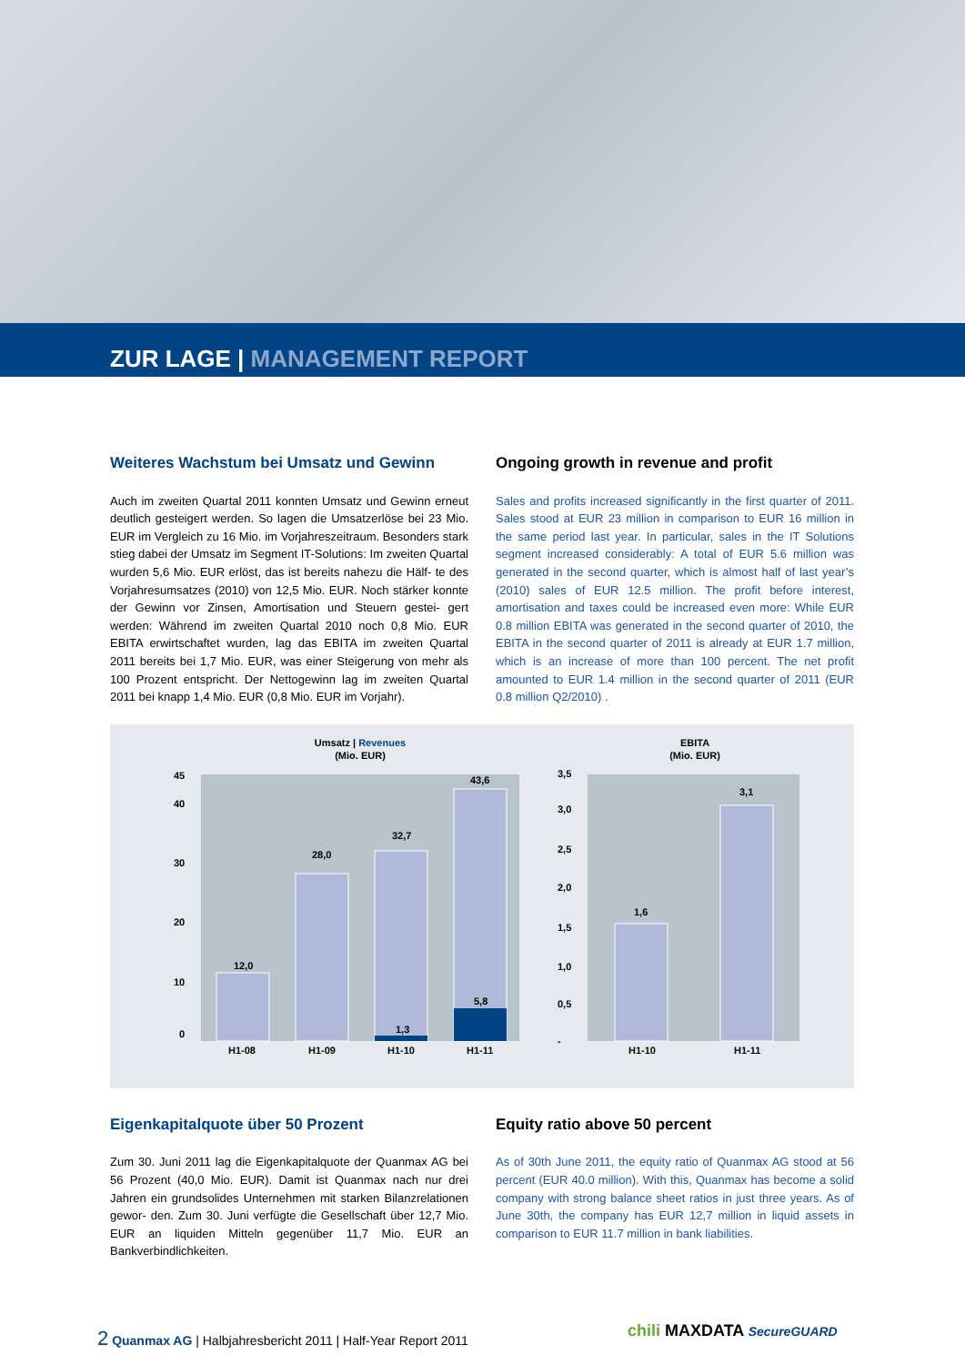ZUR LAGE | MANAGEMENT REPORT
Weiteres Wachstum bei Umsatz und Gewinn
Auch im zweiten Quartal 2011 konnten Umsatz und Gewinn erneut deutlich gesteigert werden. So lagen die Umsatzerlöse bei 23 Mio. EUR im Vergleich zu 16 Mio. im Vorjahreszeitraum. Besonders stark stieg dabei der Umsatz im Segment IT-Solutions: Im zweiten Quartal wurden 5,6 Mio. EUR erlöst, das ist bereits nahezu die Hälf- te des Vorjahresumsatzes (2010) von 12,5 Mio. EUR. Noch stärker konnte der Gewinn vor Zinsen, Amortisation und Steuern gestei- gert werden: Während im zweiten Quartal 2010 noch 0,8 Mio. EUR EBITA erwirtschaftet wurden, lag das EBITA im zweiten Quartal 2011 bereits bei 1,7 Mio. EUR, was einer Steigerung von mehr als 100 Prozent entspricht. Der Nettogewinn lag im zweiten Quartal 2011 bei knapp 1,4 Mio. EUR (0,8 Mio. EUR im Vorjahr).
Ongoing growth in revenue and profit
Sales and profits increased significantly in the first quarter of 2011. Sales stood at EUR 23 million in comparison to EUR 16 million in the same period last year. In particular, sales in the IT Solutions segment increased considerably: A total of EUR 5.6 million was generated in the second quarter, which is almost half of last year’s (2010) sales of EUR 12.5 million. The profit before interest, amortisation and taxes could be increased even more: While EUR 0.8 million EBITA was generated in the second quarter of 2010, the EBITA in the second quarter of 2011 is already at EUR 1.7 million, which is an increase of more than 100 percent. The net profit amounted to EUR 1.4 million in the second quarter of 2011 (EUR 0.8 million Q2/2010) .
Umsatz | Revenues
(Mio. EUR)
45
40
30
20
10
0
12,0
28,0
32,7
1,3
43,6
5,8
H1-08
H1-09
H1-10
H1-11
EBITA
(Mio. EUR)
3,5
3,0
2,5
2,0
1,5
1,0
0,5
-
1,6
3,1
H1-10
H1-11
Eigenkapitalquote über 50 Prozent
Zum 30. Juni 2011 lag die Eigenkapitalquote der Quanmax AG bei 56 Prozent (40,0 Mio. EUR). Damit ist Quanmax nach nur drei Jahren ein grundsolides Unternehmen mit starken Bilanzrelationen gewor- den. Zum 30. Juni verfügte die Gesellschaft über 12,7 Mio. EUR an liquiden Mitteln gegenüber 11,7 Mio. EUR an Bankverbindlichkeiten.
Equity ratio above 50 percent
As of 30th June 2011, the equity ratio of Quanmax AG stood at 56 percent (EUR 40.0 million). With this, Quanmax has become a solid company with strong balance sheet ratios in just three years. As of June 30th, the company has EUR 12,7 million in liquid assets in comparison to EUR 11.7 million in bank liabilities.
2 Quanmax AG | Halbjahresbericht 2011 | Half-Year Report 2011
chili MAXDATA SecureGUARD